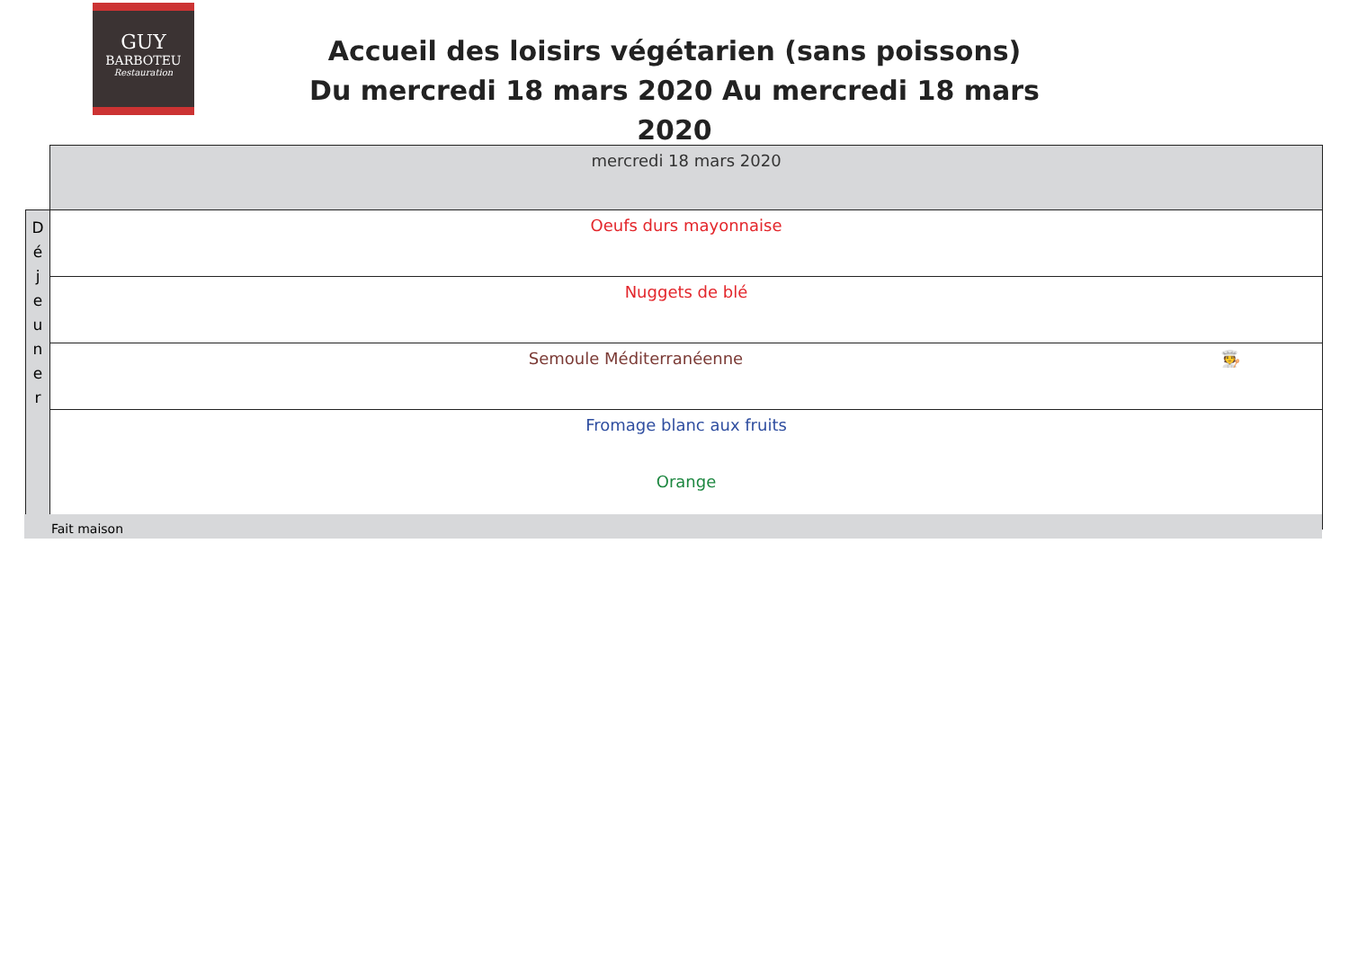GUY
BARBOTEU
Restauration
Accueil des loisirs végétarien (sans poissons)
Du mercredi 18 mars 2020 Au mercredi 18 mars 2020
| | mercredi 18 mars 2020 |
| D é j e u n e r | Oeufs durs mayonnaise |
| | Nuggets de blé |
| | Semoule Méditerranéenne 🧑‍🍳 |
| | Fromage blanc aux fruits Orange |
Fait maison